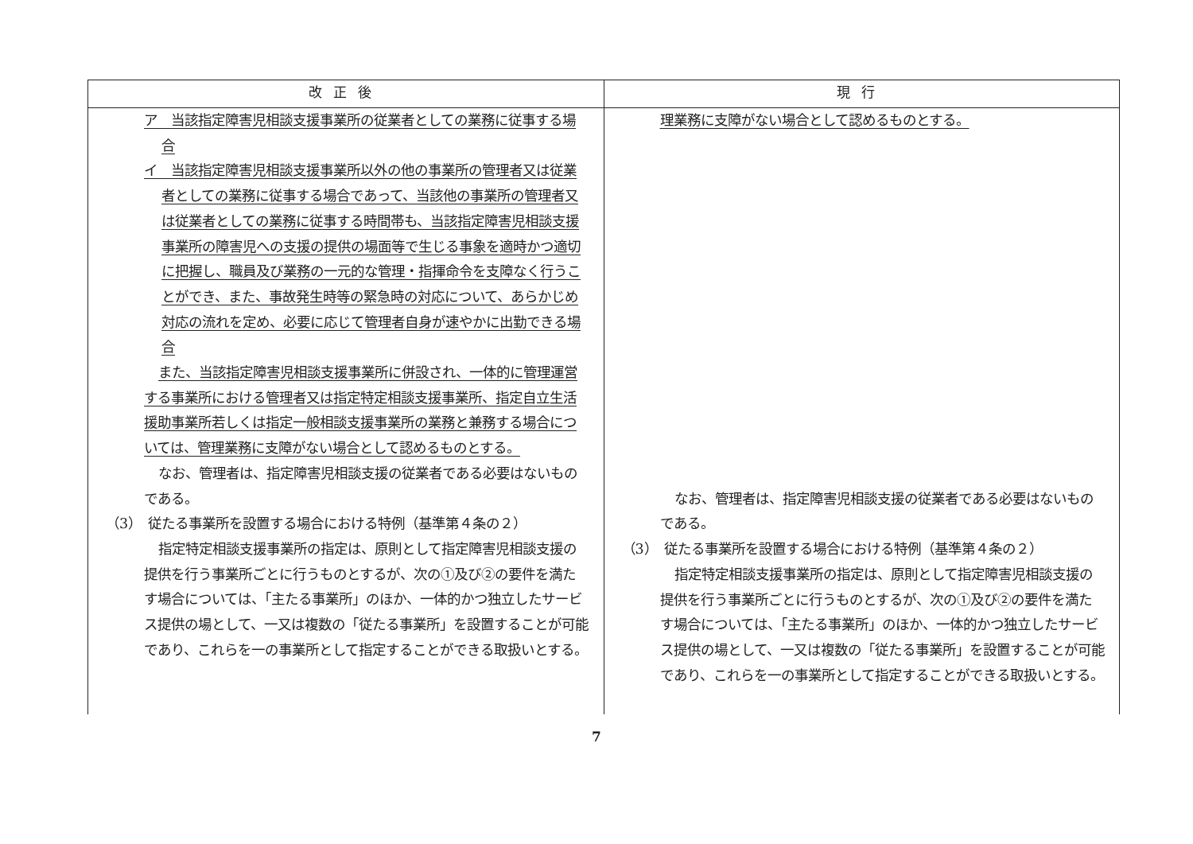| 改正後 | 現行 |
| --- | --- |
| ア 当該指定障害児相談支援事業所の従業者としての業務に従事する場合 イ 当該指定障害児相談支援事業所以外の他の事業所の管理者又は従業者としての業務に従事する場合であって、当該他の事業所の管理者又は従業者としての業務に従事する時間帯も、当該指定障害児相談支援事業所の障害児への支援の提供の場面等で生じる事象を適時かつ適切に把握し、職員及び業務の一元的な管理・指揮命令を支障なく行うことができ、また、事故発生時等の緊急時の対応について、あらかじめ対応の流れを定め、必要に応じて管理者自身が速やかに出勤できる場合 また、当該指定障害児相談支援事業所に併設され、一体的に管理運営する事業所における管理者又は指定特定相談支援事業所、指定自立生活援助事業所若しくは指定一般相談支援事業所の業務と兼務する場合については、管理業務に支障がない場合として認めるものとする。 なお、管理者は、指定障害児相談支援の従業者である必要はないものである。 （3） 従たる事業所を設置する場合における特例（基準第４条の２） 指定特定相談支援事業所の指定は、原則として指定障害児相談支援の提供を行う事業所ごとに行うものとするが、次の①及び②の要件を満たす場合については、「主たる事業所」のほか、一体的かつ独立したサービス提供の場として、一又は複数の「従たる事業所」を設置することが可能であり、これらを一の事業所として指定することができる取扱いとする。 | 理業務に支障がない場合として認めるものとする。 なお、管理者は、指定障害児相談支援の従業者である必要はないものである。 （3） 従たる事業所を設置する場合における特例（基準第４条の２） 指定特定相談支援事業所の指定は、原則として指定障害児相談支援の提供を行う事業所ごとに行うものとするが、次の①及び②の要件を満たす場合については、「主たる事業所」のほか、一体的かつ独立したサービス提供の場として、一又は複数の「従たる事業所」を設置することが可能であり、これらを一の事業所として指定することができる取扱いとする。 |
7